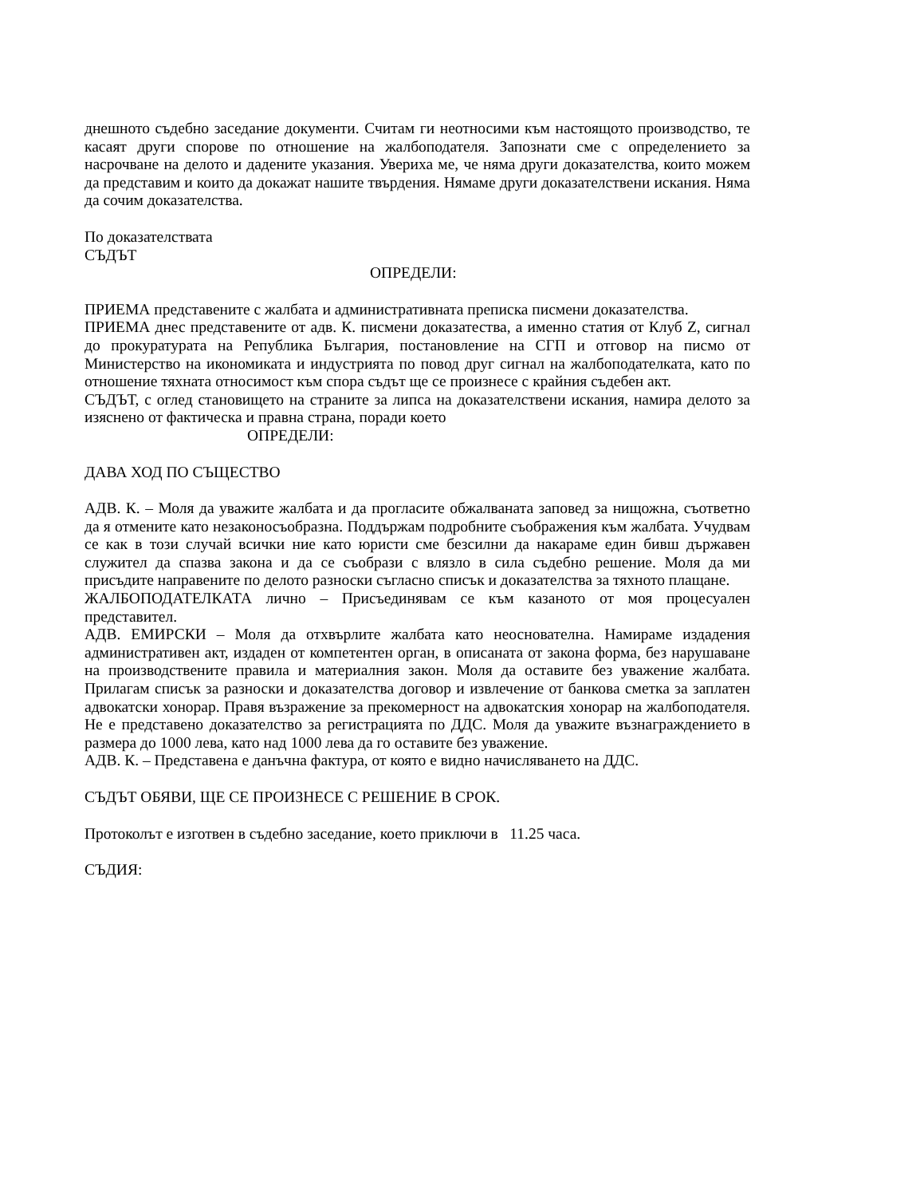днешното съдебно заседание документи. Считам ги неотносими към настоящото производство, те касаят други спорове по отношение на жалбоподателя. Запознати сме с определението за насрочване на делото и дадените указания. Увериха ме, че няма други доказателства, които можем да представим и които да докажат нашите твърдения. Нямаме други доказателствени искания. Няма да сочим доказателства.
По доказателствата
СЪДЪТ
ОПРЕДЕЛИ:
ПРИЕМА представените с жалбата и административната преписка писмени доказателства.
ПРИЕМА днес представените от адв. К. писмени доказатества, а именно статия от Клуб Z, сигнал до прокуратурата на Република България, постановление на СГП и отговор на писмо от Министерство на икономиката и индустрията по повод друг сигнал на жалбоподателката, като по отношение тяхната относимост към спора съдът ще се произнесе с крайния съдебен акт.
СЪДЪТ, с оглед становището на страните за липса на доказателствени искания, намира делото за изяснено от фактическа и правна страна, поради което
ОПРЕДЕЛИ:
ДАВА ХОД ПО СЪЩЕСТВО
АДВ. К. – Моля да уважите жалбата и да прогласите обжалваната заповед за нищожна, съответно да я отмените като незаконосъобразна. Поддържам подробните съображения към жалбата. Учудвам се как в този случай всички ние като юристи сме безсилни да накараме един бивш държавен служител да спазва закона и да се съобрази с влязло в сила съдебно решение. Моля да ми присъдите направените по делото разноски съгласно списък и доказателства за тяхното плащане.
ЖАЛБОПОДАТЕЛКАТА лично – Присъединявам се към казаното от моя процесуален представител.
АДВ. ЕМИРСКИ – Моля да отхвърлите жалбата като неоснователна. Намираме издадения административен акт, издаден от компетентен орган, в описаната от закона форма, без нарушаване на производствените правила и материалния закон. Моля да оставите без уважение жалбата. Прилагам списък за разноски и доказателства договор и извлечение от банкова сметка за заплатен адвокатски хонорар. Правя възражение за прекомерност на адвокатския хонорар на жалбоподателя. Не е представено доказателство за регистрацията по ДДС. Моля да уважите възнаграждението в размера до 1000 лева, като над 1000 лева да го оставите без уважение.
АДВ. К. – Представена е данъчна фактура, от която е видно начисляването на ДДС.
СЪДЪТ ОБЯВИ, ЩЕ СЕ ПРОИЗНЕСЕ С РЕШЕНИЕ В СРОК.
Протоколът е изготвен в съдебно заседание, което приключи в 11.25 часа.
СЪДИЯ: